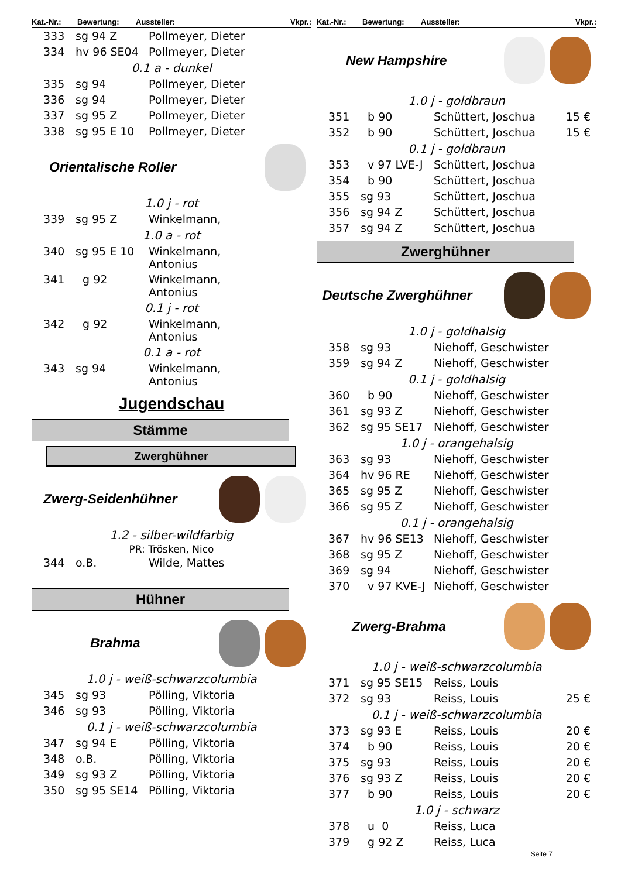Kat.-Nr.: Bewertung: Aussteller: Vkpr.:
| 333 | sg 94 Z | Pollmeyer, Dieter |
| 334 | hv 96 SE04 | Pollmeyer, Dieter |
| 0.1 a - dunkel | | |
| 335 | sg 94 | Pollmeyer, Dieter |
| 336 | sg 94 | Pollmeyer, Dieter |
| 337 | sg 95 Z | Pollmeyer, Dieter |
| 338 | sg 95 E 10 | Pollmeyer, Dieter |
Orientalische Roller
| 1.0 j - rot | | |
| 339 | sg 95 Z | Winkelmann, |
| 1.0 a - rot | | |
| 340 | sg 95 E 10 | Winkelmann, Antonius |
| 341 | g 92 | Winkelmann, Antonius |
| 0.1 j - rot | | |
| 342 | g 92 | Winkelmann, Antonius |
| 0.1 a - rot | | |
| 343 | sg 94 | Winkelmann, Antonius |
Jugendschau
Stämme
Zwerghühner
Zwerg-Seidenhühner
1.2 - silber-wildfarbig
PR: Trösken, Nico
| 344 | o.B. | Wilde, Mattes |
Hühner
Brahma
| 1.0 j - weiß-schwarzcolumbia | | |
| 345 | sg 93 | Pölling, Viktoria |
| 346 | sg 93 | Pölling, Viktoria |
| 0.1 j - weiß-schwarzcolumbia | | |
| 347 | sg 94 E | Pölling, Viktoria |
| 348 | o.B. | Pölling, Viktoria |
| 349 | sg 93 Z | Pölling, Viktoria |
| 350 | sg 95 SE14 | Pölling, Viktoria |
Kat.-Nr.: Bewertung: Aussteller: Vkpr.:
New Hampshire
| 1.0 j - goldbraun | | | |
| 351 | b 90 | Schüttert, Joschua | 15 € |
| 352 | b 90 | Schüttert, Joschua | 15 € |
| 0.1 j - goldbraun | | | |
| 353 | v 97 LVE-J | Schüttert, Joschua | |
| 354 | b 90 | Schüttert, Joschua | |
| 355 | sg 93 | Schüttert, Joschua | |
| 356 | sg 94 Z | Schüttert, Joschua | |
| 357 | sg 94 Z | Schüttert, Joschua | |
Zwerghühner
Deutsche Zwerghühner
| 1.0 j - goldhalsig | | | |
| 358 | sg 93 | Niehoff, Geschwister | |
| 359 | sg 94 Z | Niehoff, Geschwister | |
| 0.1 j - goldhalsig | | | |
| 360 | b 90 | Niehoff, Geschwister | |
| 361 | sg 93 Z | Niehoff, Geschwister | |
| 362 | sg 95 SE17 | Niehoff, Geschwister | |
| 1.0 j - orangehalsig | | | |
| 363 | sg 93 | Niehoff, Geschwister | |
| 364 | hv 96 RE | Niehoff, Geschwister | |
| 365 | sg 95 Z | Niehoff, Geschwister | |
| 366 | sg 95 Z | Niehoff, Geschwister | |
| 0.1 j - orangehalsig | | | |
| 367 | hv 96 SE13 | Niehoff, Geschwister | |
| 368 | sg 95 Z | Niehoff, Geschwister | |
| 369 | sg 94 | Niehoff, Geschwister | |
| 370 | v 97 KVE-J | Niehoff, Geschwister | |
Zwerg-Brahma
| 1.0 j - weiß-schwarzcolumbia | | | |
| 371 | sg 95 SE15 | Reiss, Louis | |
| 372 | sg 93 | Reiss, Louis | 25 € |
| 0.1 j - weiß-schwarzcolumbia | | | |
| 373 | sg 93 E | Reiss, Louis | 20 € |
| 374 | b 90 | Reiss, Louis | 20 € |
| 375 | sg 93 | Reiss, Louis | 20 € |
| 376 | sg 93 Z | Reiss, Louis | 20 € |
| 377 | b 90 | Reiss, Louis | 20 € |
| 1.0 j - schwarz | | | |
| 378 | u 0 | Reiss, Luca | |
| 379 | g 92 Z | Reiss, Luca | |
Seite 7